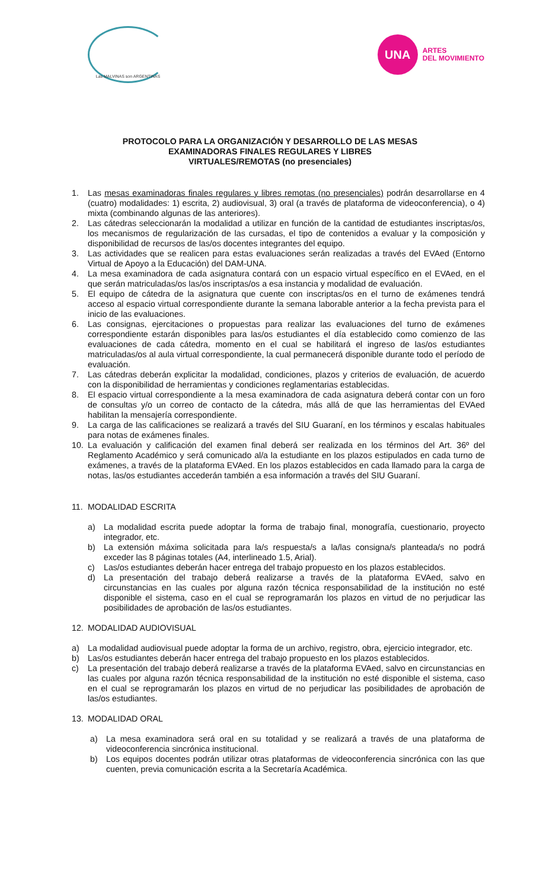Las MALVINAS son ARGENTINAS
UNA
ARTES
DEL MOVIMIENTO
PROTOCOLO PARA LA ORGANIZACIÓN Y DESARROLLO DE LAS MESAS
EXAMINADORAS FINALES REGULARES Y LIBRES
VIRTUALES/REMOTAS (no presenciales)
1. Las mesas examinadoras finales regulares y libres remotas (no presenciales) podrán desarrollarse en 4 (cuatro) modalidades: 1) escrita, 2) audiovisual, 3) oral (a través de plataforma de videoconferencia), o 4) mixta (combinando algunas de las anteriores).
2. Las cátedras seleccionarán la modalidad a utilizar en función de la cantidad de estudiantes inscriptas/os, los mecanismos de regularización de las cursadas, el tipo de contenidos a evaluar y la composición y disponibilidad de recursos de las/os docentes integrantes del equipo.
3. Las actividades que se realicen para estas evaluaciones serán realizadas a través del EVAed (Entorno Virtual de Apoyo a la Educación) del DAM-UNA.
4. La mesa examinadora de cada asignatura contará con un espacio virtual específico en el EVAed, en el que serán matriculadas/os las/os inscriptas/os a esa instancia y modalidad de evaluación.
5. El equipo de cátedra de la asignatura que cuente con inscriptas/os en el turno de exámenes tendrá acceso al espacio virtual correspondiente durante la semana laborable anterior a la fecha prevista para el inicio de las evaluaciones.
6. Las consignas, ejercitaciones o propuestas para realizar las evaluaciones del turno de exámenes correspondiente estarán disponibles para las/os estudiantes el día establecido como comienzo de las evaluaciones de cada cátedra, momento en el cual se habilitará el ingreso de las/os estudiantes matriculadas/os al aula virtual correspondiente, la cual permanecerá disponible durante todo el período de evaluación.
7. Las cátedras deberán explicitar la modalidad, condiciones, plazos y criterios de evaluación, de acuerdo con la disponibilidad de herramientas y condiciones reglamentarias establecidas.
8. El espacio virtual correspondiente a la mesa examinadora de cada asignatura deberá contar con un foro de consultas y/o un correo de contacto de la cátedra, más allá de que las herramientas del EVAed habilitan la mensajería correspondiente.
9. La carga de las calificaciones se realizará a través del SIU Guaraní, en los términos y escalas habituales para notas de exámenes finales.
10. La evaluación y calificación del examen final deberá ser realizada en los términos del Art. 36º del Reglamento Académico y será comunicado al/a la estudiante en los plazos estipulados en cada turno de exámenes, a través de la plataforma EVAed. En los plazos establecidos en cada llamado para la carga de notas, las/os estudiantes accederán también a esa información a través del SIU Guaraní.
11. MODALIDAD ESCRITA
a) La modalidad escrita puede adoptar la forma de trabajo final, monografía, cuestionario, proyecto integrador, etc.
b) La extensión máxima solicitada para la/s respuesta/s a la/las consigna/s planteada/s no podrá exceder las 8 páginas totales (A4, interlineado 1.5, Arial).
c) Las/os estudiantes deberán hacer entrega del trabajo propuesto en los plazos establecidos.
d) La presentación del trabajo deberá realizarse a través de la plataforma EVAed, salvo en circunstancias en las cuales por alguna razón técnica responsabilidad de la institución no esté disponible el sistema, caso en el cual se reprogramarán los plazos en virtud de no perjudicar las posibilidades de aprobación de las/os estudiantes.
12. MODALIDAD AUDIOVISUAL
a) La modalidad audiovisual puede adoptar la forma de un archivo, registro, obra, ejercicio integrador, etc.
b) Las/os estudiantes deberán hacer entrega del trabajo propuesto en los plazos establecidos.
c) La presentación del trabajo deberá realizarse a través de la plataforma EVAed, salvo en circunstancias en las cuales por alguna razón técnica responsabilidad de la institución no esté disponible el sistema, caso en el cual se reprogramarán los plazos en virtud de no perjudicar las posibilidades de aprobación de las/os estudiantes.
13. MODALIDAD ORAL
a) La mesa examinadora será oral en su totalidad y se realizará a través de una plataforma de videoconferencia sincrónica institucional.
b) Los equipos docentes podrán utilizar otras plataformas de videoconferencia sincrónica con las que cuenten, previa comunicación escrita a la Secretaría Académica.